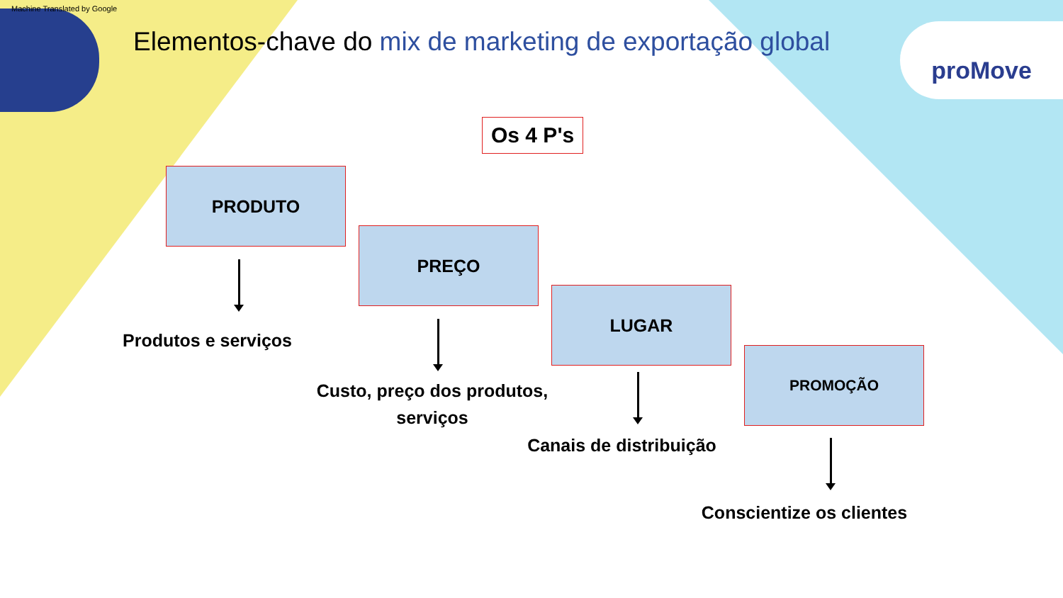Machine Translated by Google
proMove
Elementos-chave do mix de marketing de exportação global
Os 4 P's
PRODUTO
Produtos e serviços
PREÇO
Custo, preço dos produtos, serviços
LUGAR
Canais de distribuição
PROMOÇÃO
Conscientize os clientes